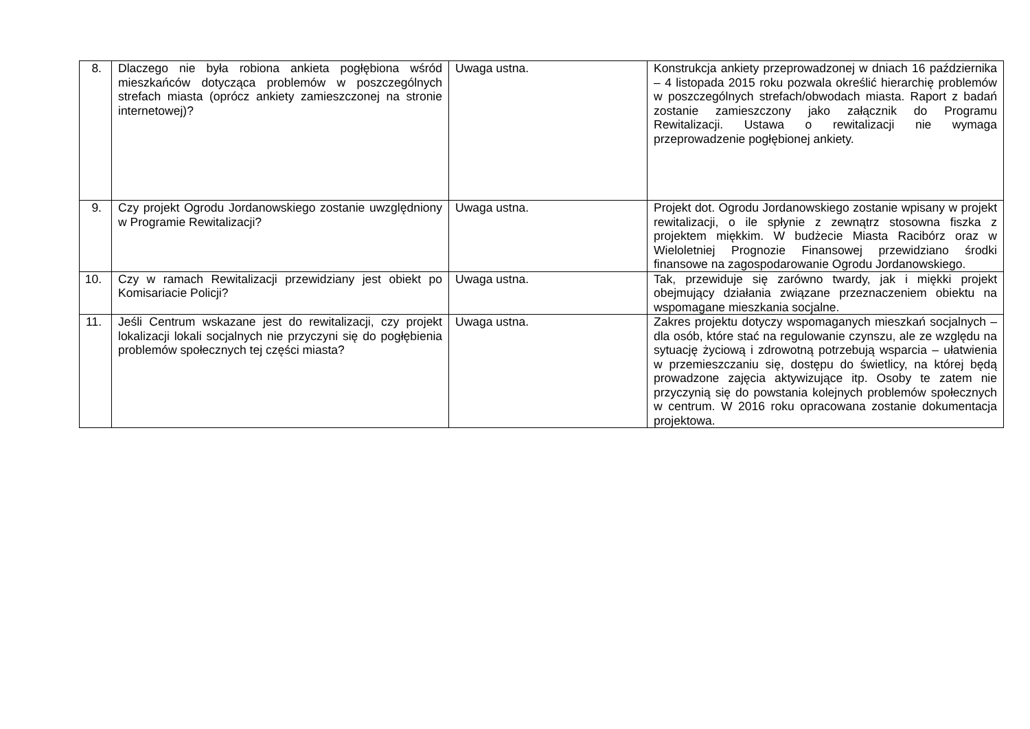| 8. | Dlaczego nie była robiona ankieta pogłębiona wśród mieszkańców dotycząca problemów w poszczególnych strefach miasta (oprócz ankiety zamieszczonej na stronie internetowej)? | Uwaga ustna. | Konstrukcja ankiety przeprowadzonej w dniach 16 października – 4 listopada 2015 roku pozwala określić hierarchię problemów w poszczególnych strefach/obwodach miasta. Raport z badań zostanie zamieszczony jako załącznik do Programu Rewitalizacji. Ustawa o rewitalizacji nie wymaga przeprowadzenie pogłębionej ankiety. |
| 9. | Czy projekt Ogrodu Jordanowskiego zostanie uwzględniony w Programie Rewitalizacji? | Uwaga ustna. | Projekt dot. Ogrodu Jordanowskiego zostanie wpisany w projekt rewitalizacji, o ile spłynie z zewnątrz stosowna fiszka z projektem miękkim. W budżecie Miasta Racibórz oraz w Wieloletniej Prognozie Finansowej przewidziano środki finansowe na zagospodarowanie Ogrodu Jordanowskiego. |
| 10. | Czy w ramach Rewitalizacji przewidziany jest obiekt po Komisariacie Policji? | Uwaga ustna. | Tak, przewiduje się zarówno twardy, jak i miękki projekt obejmujący działania związane przeznaczeniem obiektu na wspomagane mieszkania socjalne. |
| 11. | Jeśli Centrum wskazane jest do rewitalizacji, czy projekt lokalizacji lokali socjalnych nie przyczyni się do pogłębienia problemów społecznych tej części miasta? | Uwaga ustna. | Zakres projektu dotyczy wspomaganych mieszkań socjalnych – dla osób, które stać na regulowanie czynszu, ale ze względu na sytuację życiową i zdrowotną potrzebują wsparcia – ułatwienia w przemieszczaniu się, dostępu do świetlicy, na której będą prowadzone zajęcia aktywizujące itp. Osoby te zatem nie przyczynią się do powstania kolejnych problemów społecznych w centrum. W 2016 roku opracowana zostanie dokumentacja projektowa. |